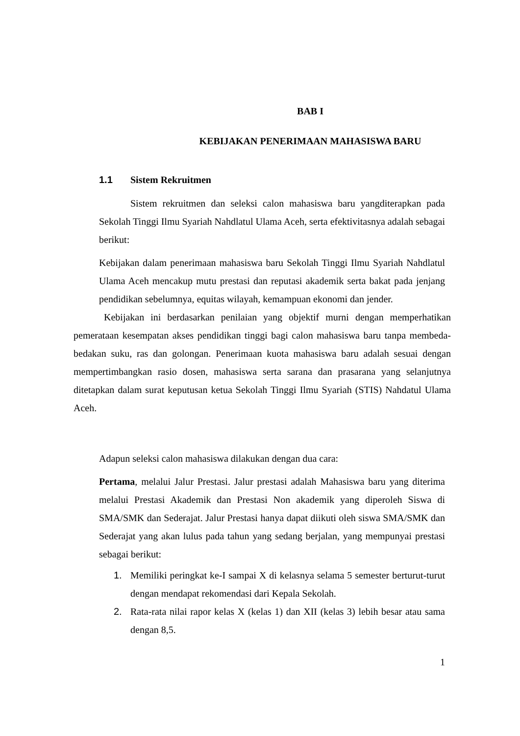BAB I
KEBIJAKAN PENERIMAAN MAHASISWA BARU
1.1 Sistem Rekruitmen
Sistem rekruitmen dan seleksi calon mahasiswa baru yangditerapkan pada Sekolah Tinggi Ilmu Syariah Nahdlatul Ulama Aceh, serta efektivitasnya adalah sebagai berikut:
Kebijakan dalam penerimaan mahasiswa baru Sekolah Tinggi Ilmu Syariah Nahdlatul Ulama Aceh mencakup mutu prestasi dan reputasi akademik serta bakat pada jenjang pendidikan sebelumnya, equitas wilayah, kemampuan ekonomi dan jender.
Kebijakan ini berdasarkan penilaian yang objektif murni dengan memperhatikan pemerataan kesempatan akses pendidikan tinggi bagi calon mahasiswa baru tanpa membeda-bedakan suku, ras dan golongan. Penerimaan kuota mahasiswa baru adalah sesuai dengan mempertimbangkan rasio dosen, mahasiswa serta sarana dan prasarana yang selanjutnya ditetapkan dalam surat keputusan ketua Sekolah Tinggi Ilmu Syariah (STIS) Nahdatul Ulama Aceh.
Adapun seleksi calon mahasiswa dilakukan dengan dua cara:
Pertama, melalui Jalur Prestasi. Jalur prestasi adalah Mahasiswa baru yang diterima melalui Prestasi Akademik dan Prestasi Non akademik yang diperoleh Siswa di SMA/SMK dan Sederajat. Jalur Prestasi hanya dapat diikuti oleh siswa SMA/SMK dan Sederajat yang akan lulus pada tahun yang sedang berjalan, yang mempunyai prestasi sebagai berikut:
1. Memiliki peringkat ke-I sampai X di kelasnya selama 5 semester berturut-turut dengan mendapat rekomendasi dari Kepala Sekolah.
2. Rata-rata nilai rapor kelas X (kelas 1) dan XII (kelas 3) lebih besar atau sama dengan 8,5.
1